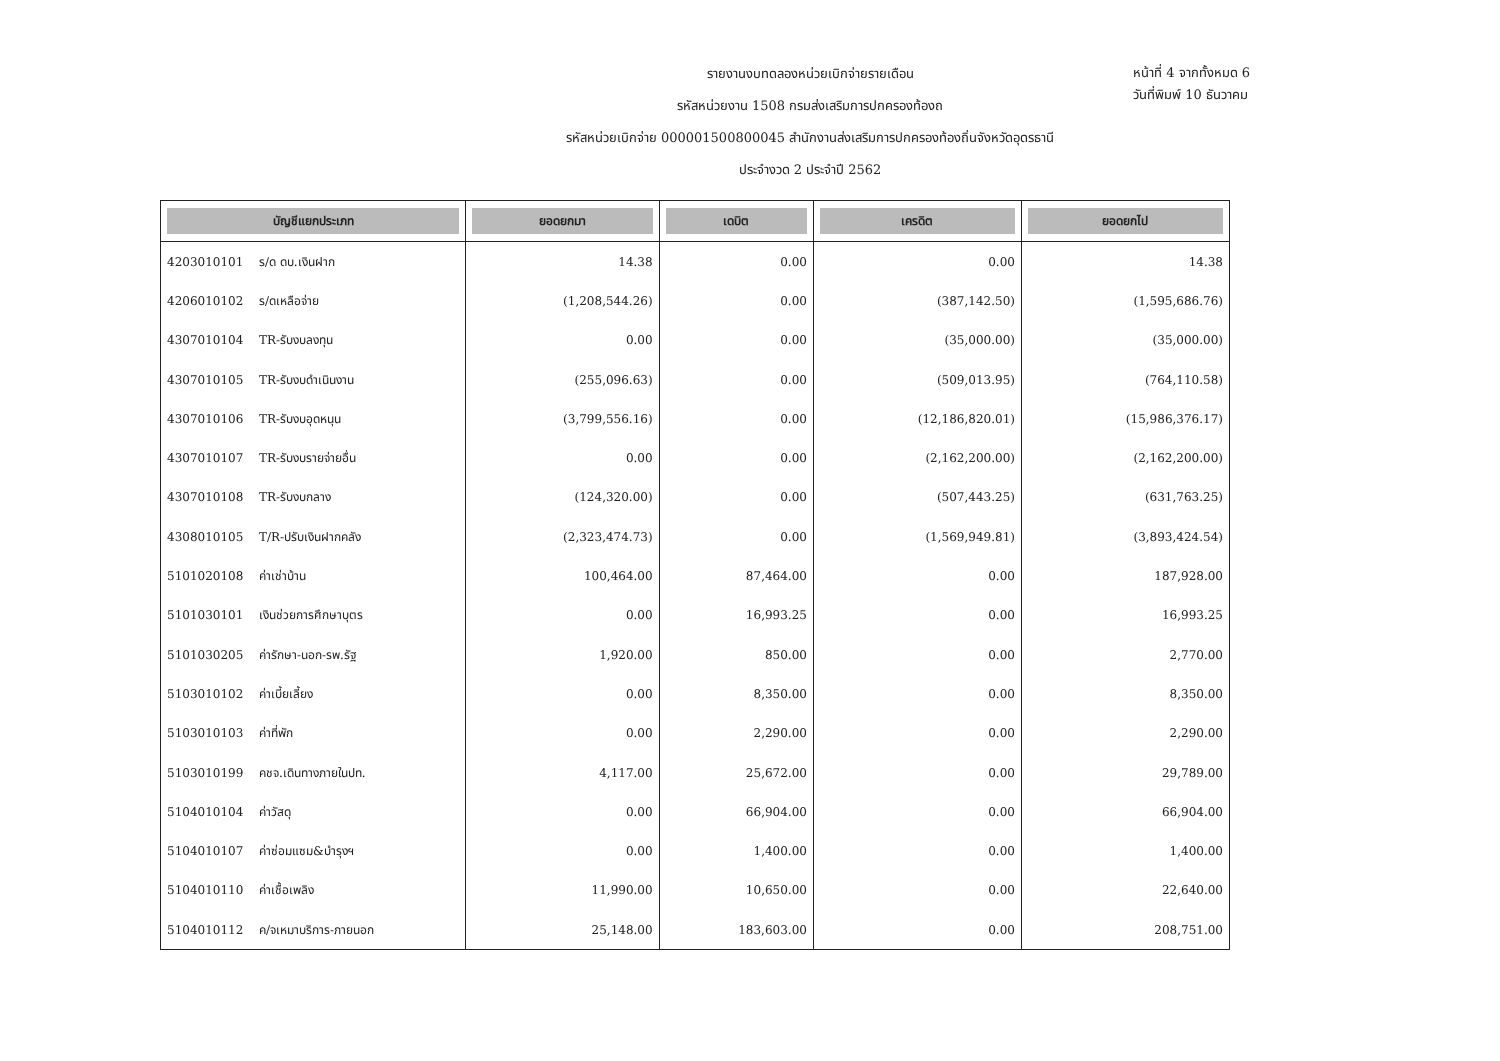รายงานงบทดลองหน่วยเบิกจ่ายรายเดือน
รหัสหน่วยงาน 1508 กรมส่งเสริมการปกครองท้องถ
รหัสหน่วยเบิกจ่าย 000001500800045 สำนักงานส่งเสริมการปกครองท้องถิ่นจังหวัดอุดรธานี
ประจำงวด 2 ประจำปี 2562
หน้าที่ 4 จากทั้งหมด 6
วันที่พิมพ์ 10 ธันวาคม
| บัญชีแยกประเภท | | ยอดยกมา | เดบิต | เครดิต | ยอดยกไป |
| --- | --- | --- | --- | --- | --- |
| 4203010101 | ร/ด ดบ.เงินฝาก | 14.38 | 0.00 | 0.00 | 14.38 |
| 4206010102 | ร/ดเหลือจ่าย | (1,208,544.26) | 0.00 | (387,142.50) | (1,595,686.76) |
| 4307010104 | TR-รับงบลงทุน | 0.00 | 0.00 | (35,000.00) | (35,000.00) |
| 4307010105 | TR-รับงบดำเนินงาน | (255,096.63) | 0.00 | (509,013.95) | (764,110.58) |
| 4307010106 | TR-รับงบอุดหนุน | (3,799,556.16) | 0.00 | (12,186,820.01) | (15,986,376.17) |
| 4307010107 | TR-รับงบรายจ่ายอื่น | 0.00 | 0.00 | (2,162,200.00) | (2,162,200.00) |
| 4307010108 | TR-รับงบกลาง | (124,320.00) | 0.00 | (507,443.25) | (631,763.25) |
| 4308010105 | T/R-ปรับเงินฝากคลัง | (2,323,474.73) | 0.00 | (1,569,949.81) | (3,893,424.54) |
| 5101020108 | ค่าเช่าบ้าน | 100,464.00 | 87,464.00 | 0.00 | 187,928.00 |
| 5101030101 | เงินช่วยการศึกษาบุตร | 0.00 | 16,993.25 | 0.00 | 16,993.25 |
| 5101030205 | ค่ารักษา-นอก-รพ.รัฐ | 1,920.00 | 850.00 | 0.00 | 2,770.00 |
| 5103010102 | ค่าเบี้ยเลี้ยง | 0.00 | 8,350.00 | 0.00 | 8,350.00 |
| 5103010103 | ค่าที่พัก | 0.00 | 2,290.00 | 0.00 | 2,290.00 |
| 5103010199 | คชจ.เดินทางภายในปท. | 4,117.00 | 25,672.00 | 0.00 | 29,789.00 |
| 5104010104 | ค่าวัสดุ | 0.00 | 66,904.00 | 0.00 | 66,904.00 |
| 5104010107 | ค่าซ่อมแซม&บำรุงฯ | 0.00 | 1,400.00 | 0.00 | 1,400.00 |
| 5104010110 | ค่าเชื้อเพลิง | 11,990.00 | 10,650.00 | 0.00 | 22,640.00 |
| 5104010112 | ค/จเหมาบริการ-ภายนอก | 25,148.00 | 183,603.00 | 0.00 | 208,751.00 |